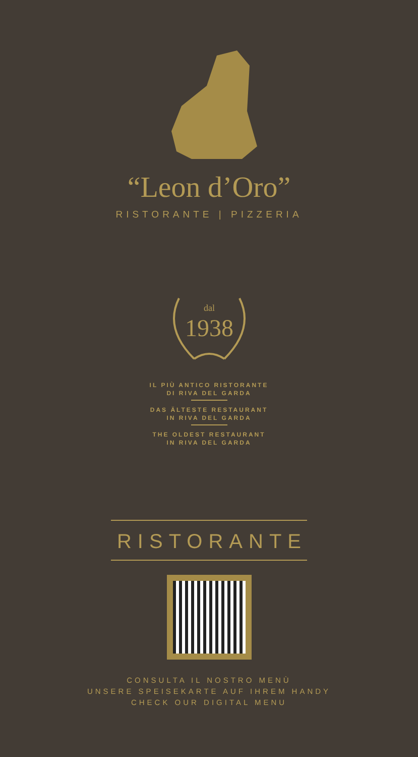“Leon d’Oro”
RISTORANTE | PIZZERIA
dal
1938
IL PIÙ ANTICO RISTORANTE
DI RIVA DEL GARDA
DAS ÄLTESTE RESTAURANT
IN RIVA DEL GARDA
THE OLDEST RESTAURANT
IN RIVA DEL GARDA
RISTORANTE
CONSULTA IL NOSTRO MENÙ
UNSERE SPEISEKARTE AUF IHREM HANDY
CHECK OUR DIGITAL MENU